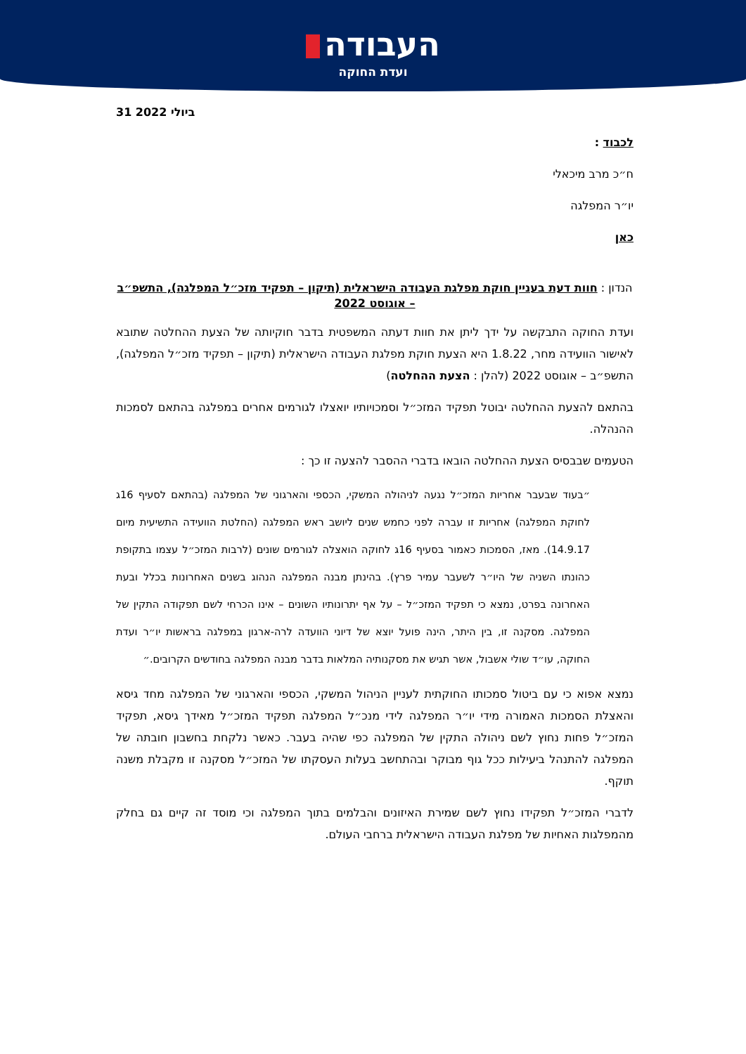העבודה
ועדת החוקה
31 ביולי 2022
לכבוד :
ח״כ מרב מיכאלי
יו״ר המפלגה
כאן
הנדון : חוות דעת בעניין חוקת מפלגת העבודה הישראלית (תיקון – תפקיד מזכ״ל המפלגה), התשפ״ב – אוגוסט 2022
ועדת החוקה התבקשה על ידך ליתן את חוות דעתה המשפטית בדבר חוקיותה של הצעת ההחלטה שתובא לאישור הוועידה מחר, 1.8.22 היא הצעת חוקת מפלגת העבודה הישראלית (תיקון – תפקיד מזכ״ל המפלגה), התשפ״ב – אוגוסט 2022 (להלן : הצעת ההחלטה)
בהתאם להצעת ההחלטה יבוטל תפקיד המזכ״ל וסמכויותיו יואצלו לגורמים אחרים במפלגה בהתאם לסמכות ההנהלה.
הטעמים שבבסיס הצעת ההחלטה הובאו בדברי ההסבר להצעה זו כך :
״בעוד שבעבר אחריות המזכ״ל נגעה לניהולה המשקי, הכספי והארגוני של המפלגה (בהתאם לסעיף 16ג לחוקת המפלגה) אחריות זו עברה לפני כחמש שנים ליושב ראש המפלגה (החלטת הוועידה התשיעית מיום 14.9.17). מאז, הסמכות כאמור בסעיף 16ג לחוקה הואצלה לגורמים שונים (לרבות המזכ״ל עצמו בתקופת כהונתו השניה של היו״ר לשעבר עמיר פרץ). בהינתן מבנה המפלגה הנהוג בשנים האחרונות בכלל ובעת האחרונה בפרט, נמצא כי תפקיד המזכ״ל – על אף יתרונותיו השונים – אינו הכרחי לשם תפקודה התקין של המפלגה. מסקנה זו, בין היתר, הינה פועל יוצא של דיוני הוועדה לרה-ארגון במפלגה בראשות יו״ר ועדת החוקה, עו״ד שולי אשבול, אשר תגיש את מסקנותיה המלאות בדבר מבנה המפלגה בחודשים הקרובים.״
נמצא אפוא כי עם ביטול סמכותו החוקתית לעניין הניהול המשקי, הכספי והארגוני של המפלגה מחד גיסא והאצלת הסמכות האמורה מידי יו״ר המפלגה לידי מנכ״ל המפלגה תפקיד המזכ״ל מאידך גיסא, תפקיד המזכ״ל פחות נחוץ לשם ניהולה התקין של המפלגה כפי שהיה בעבר. כאשר נלקחת בחשבון חובתה של המפלגה להתנהל ביעילות ככל גוף מבוקר ובהתחשב בעלות העסקתו של המזכ״ל מסקנה זו מקבלת משנה תוקף.
לדברי המזכ״ל תפקידו נחוץ לשם שמירת האיזונים והבלמים בתוך המפלגה וכי מוסד זה קיים גם בחלק מהמפלגות האחיות של מפלגת העבודה הישראלית ברחבי העולם.